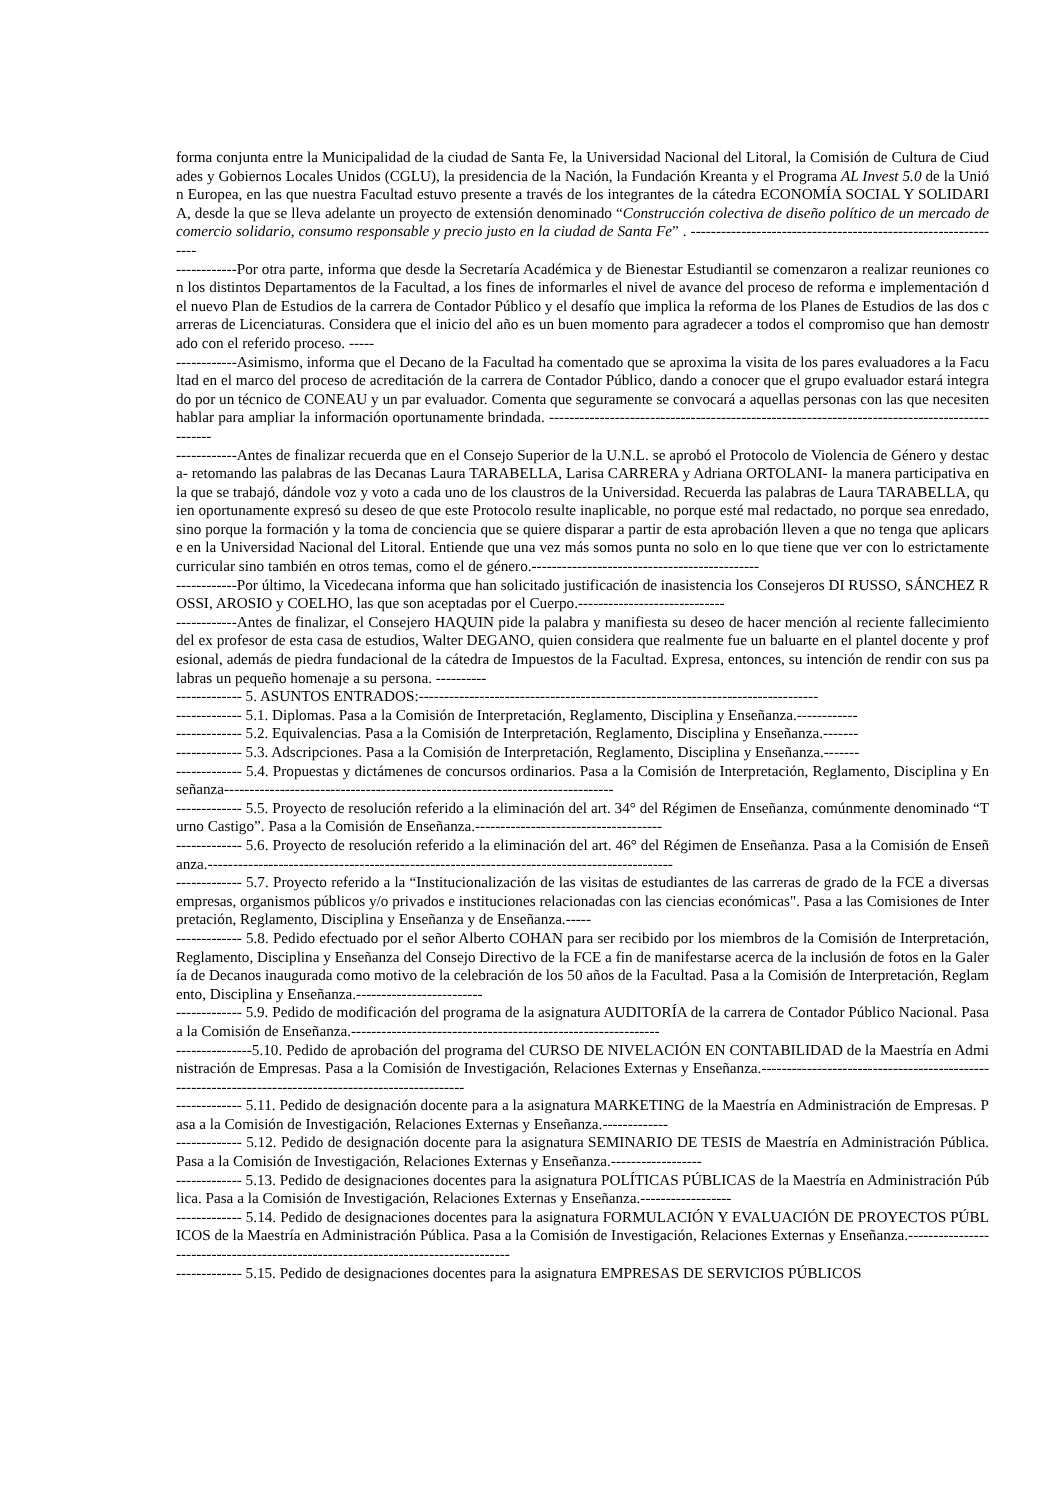forma conjunta entre la Municipalidad de la ciudad de Santa Fe, la Universidad Nacional del Litoral, la Comisión de Cultura de Ciudades y Gobiernos Locales Unidos (CGLU), la presidencia de la Nación, la Fundación Kreanta y el Programa AL Invest 5.0 de la Unión Europea, en las que nuestra Facultad estuvo presente a través de los integrantes de la cátedra ECONOMÍA SOCIAL Y SOLIDARIA, desde la que se lleva adelante un proyecto de extensión denominado “Construcción colectiva de diseño político de un mercado de comercio solidario, consumo responsable y precio justo en la ciudad de Santa Fe” . ---------------------------------------------------------------
------------Por otra parte, informa que desde la Secretaría Académica y de Bienestar Estudiantil se comenzaron a realizar reuniones con los distintos Departamentos de la Facultad, a los fines de informarles el nivel de avance del proceso de reforma e implementación del nuevo Plan de Estudios de la carrera de Contador Público y el desafío que implica la reforma de los Planes de Estudios de las dos carreras de Licenciaturas. Considera que el inicio del año es un buen momento para agradecer a todos el compromiso que han demostrado con el referido proceso. -----
------------Asimismo, informa que el Decano de la Facultad ha comentado que se aproxima la visita de los pares evaluadores a la Facultad en el marco del proceso de acreditación de la carrera de Contador Público, dando a conocer que el grupo evaluador estará integrado por un técnico de CONEAU y un par evaluador. Comenta que seguramente se convocará a aquellas personas con las que necesiten hablar para ampliar la información oportunamente brindada. ----------------------------------------------------------------------------------------------
------------Antes de finalizar recuerda que en el Consejo Superior de la U.N.L. se aprobó el Protocolo de Violencia de Género y destaca- retomando las palabras de las Decanas Laura TARABELLA, Larisa CARRERA y Adriana ORTOLANI- la manera participativa en la que se trabajó, dándole voz y voto a cada uno de los claustros de la Universidad. Recuerda las palabras de Laura TARABELLA, quien oportunamente expresó su deseo de que este Protocolo resulte inaplicable, no porque esté mal redactado, no porque sea enredado, sino porque la formación y la toma de conciencia que se quiere disparar a partir de esta aprobación lleven a que no tenga que aplicarse en la Universidad Nacional del Litoral. Entiende que una vez más somos punta no solo en lo que tiene que ver con lo estrictamente curricular sino también en otros temas, como el de género.---------------------------------------------
------------Por último, la Vicedecana informa que han solicitado justificación de inasistencia los Consejeros DI RUSSO, SÁNCHEZ ROSSI, AROSIO y COELHO, las que son aceptadas por el Cuerpo.-----------------------------
------------Antes de finalizar, el Consejero HAQUIN pide la palabra y manifiesta su deseo de hacer mención al reciente fallecimiento del ex profesor de esta casa de estudios, Walter DEGANO, quien considera que realmente fue un baluarte en el plantel docente y profesional, además de piedra fundacional de la cátedra de Impuestos de la Facultad. Expresa, entonces, su intención de rendir con sus palabras un pequeño homenaje a su persona. ----------
------------- 5. ASUNTOS ENTRADOS:-------------------------------------------------------------------------------
------------- 5.1. Diplomas. Pasa a la Comisión de Interpretación, Reglamento, Disciplina y Enseñanza.------------
------------- 5.2. Equivalencias. Pasa a la Comisión de Interpretación, Reglamento, Disciplina y Enseñanza.-------
------------- 5.3. Adscripciones. Pasa a la Comisión de Interpretación, Reglamento, Disciplina y Enseñanza.-------
------------- 5.4. Propuestas y dictámenes de concursos ordinarios. Pasa a la Comisión de Interpretación, Reglamento, Disciplina y Enseñanza-----------------------------------------------------------------------------
------------- 5.5. Proyecto de resolución referido a la eliminación del art. 34° del Régimen de Enseñanza, comúnmente denominado “Turno Castigo”. Pasa a la Comisión de Enseñanza.-------------------------------------
------------- 5.6. Proyecto de resolución referido a la eliminación del art. 46° del Régimen de Enseñanza. Pasa a la Comisión de Enseñanza.--------------------------------------------------------------------------------------------
------------- 5.7. Proyecto referido a la “Institucionalización de las visitas de estudiantes de las carreras de grado de la FCE a diversas empresas, organismos públicos y/o privados e instituciones relacionadas con las ciencias económicas". Pasa a las Comisiones de Interpretación, Reglamento, Disciplina y Enseñanza y de Enseñanza.-----
------------- 5.8. Pedido efectuado por el señor Alberto COHAN para ser recibido por los miembros de la Comisión de Interpretación, Reglamento, Disciplina y Enseñanza del Consejo Directivo de la FCE a fin de manifestarse acerca de la inclusión de fotos en la Galería de Decanos inaugurada como motivo de la celebración de los 50 años de la Facultad. Pasa a la Comisión de Interpretación, Reglamento, Disciplina y Enseñanza.-------------------------
------------- 5.9. Pedido de modificación del programa de la asignatura AUDITORÍA de la carrera de Contador Público Nacional. Pasa a la Comisión de Enseñanza.-------------------------------------------------------------
---------------5.10. Pedido de aprobación del programa del CURSO DE NIVELACIÓN EN CONTABILIDAD de la Maestría en Administración de Empresas. Pasa a la Comisión de Investigación, Relaciones Externas y Enseñanza.------------------------------------------------------------------------------------------------------
------------- 5.11. Pedido de designación docente para a la asignatura MARKETING de la Maestría en Administración de Empresas. Pasa a la Comisión de Investigación, Relaciones Externas y Enseñanza.-------------
------------- 5.12. Pedido de designación docente para la asignatura SEMINARIO DE TESIS de Maestría en Administración Pública. Pasa a la Comisión de Investigación, Relaciones Externas y Enseñanza.------------------
------------- 5.13. Pedido de designaciones docentes para la asignatura POLÍTICAS PÚBLICAS de la Maestría en Administración Pública. Pasa a la Comisión de Investigación, Relaciones Externas y Enseñanza.------------------
------------- 5.14. Pedido de designaciones docentes para la asignatura FORMULACIÓN Y EVALUACIÓN DE PROYECTOS PÚBLICOS de la Maestría en Administración Pública. Pasa a la Comisión de Investigación, Relaciones Externas y Enseñanza.----------------------------------------------------------------------------------
------------- 5.15. Pedido de designaciones docentes para la asignatura EMPRESAS DE SERVICIOS PÚBLICOS